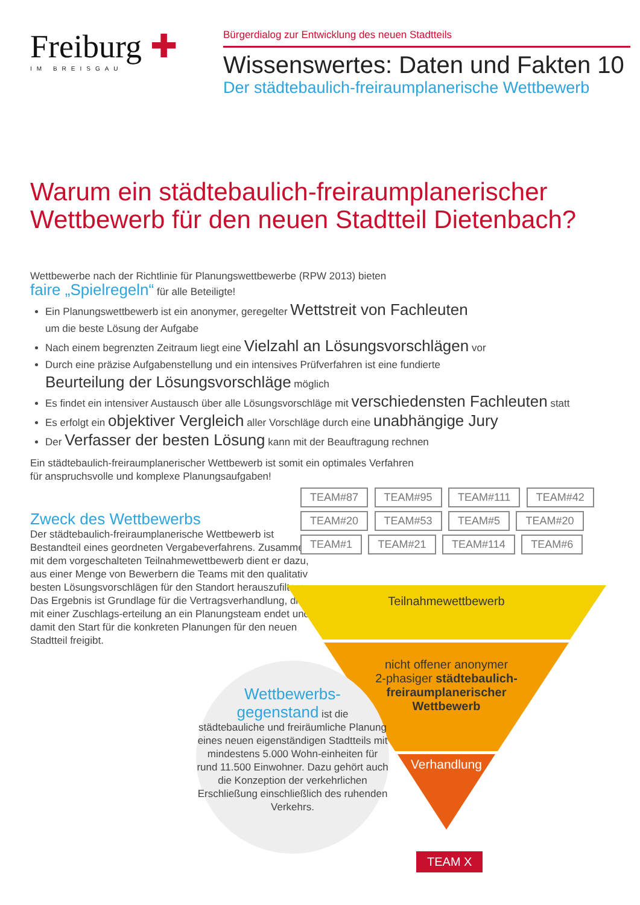Freiburg ✚
IM BREISGAU
Bürgerdialog zur Entwicklung des neuen Stadtteils
Wissenswertes: Daten und Fakten 10
Der städtebaulich-freiraumplanerische Wettbewerb
Warum ein städtebaulich-freiraumplanerischer Wettbewerb für den neuen Stadtteil Dietenbach?
Wettbewerbe nach der Richtlinie für Planungswettbewerbe (RPW 2013) bieten
faire „Spielregeln“ für alle Beteiligte!
Ein Planungswettbewerb ist ein anonymer, geregelter Wettstreit von Fachleuten
um die beste Lösung der Aufgabe
Nach einem begrenzten Zeitraum liegt eine Vielzahl an Lösungsvorschlägen vor
Durch eine präzise Aufgabenstellung und ein intensives Prüfverfahren ist eine fundierte
Beurteilung der Lösungsvorschläge möglich
Es findet ein intensiver Austausch über alle Lösungsvorschläge mit verschiedensten Fachleuten statt
Es erfolgt ein objektiver Vergleich aller Vorschläge durch eine unabhängige Jury
Der Verfasser der besten Lösung kann mit der Beauftragung rechnen
Ein städtebaulich-freiraumplanerischer Wettbewerb ist somit ein optimales Verfahren
für anspruchsvolle und komplexe Planungsaufgaben!
Zweck des Wettbewerbs
Der städtebaulich-freiraumplanerische Wettbewerb ist Bestandteil eines geordneten Vergabeverfahrens. Zusammen mit dem vorgeschalteten Teilnahmewettbewerb dient er dazu, aus einer Menge von Bewerbern die Teams mit den qualitativ besten Lösungsvorschlägen für den Standort herauszufiltern. Das Ergebnis ist Grundlage für die Vertragsverhandlung, die mit einer Zuschlags-erteilung an ein Planungsteam endet und damit den Start für die konkreten Planungen für den neuen Stadtteil freigibt.
TEAM#87 TEAM#95 TEAM#111 TEAM#42 TEAM#20 TEAM#53 TEAM#5 TEAM#20 TEAM#1 TEAM#21 TEAM#114 TEAM#6
Teilnahmewettbewerb
nicht offener anonymer
2-phasiger städtebaulich-
freiraumplanerischer
Wettbewerb
Verhandlung
Wettbewerbs-
gegenstand ist die
städtebauliche und freiräumliche Planung eines neuen eigenständigen Stadtteils mit mindestens 5.000 Wohn-einheiten für rund 11.500 Einwohner. Dazu gehört auch die Konzeption der verkehrlichen Erschließung einschließlich des ruhenden Verkehrs.
TEAM X